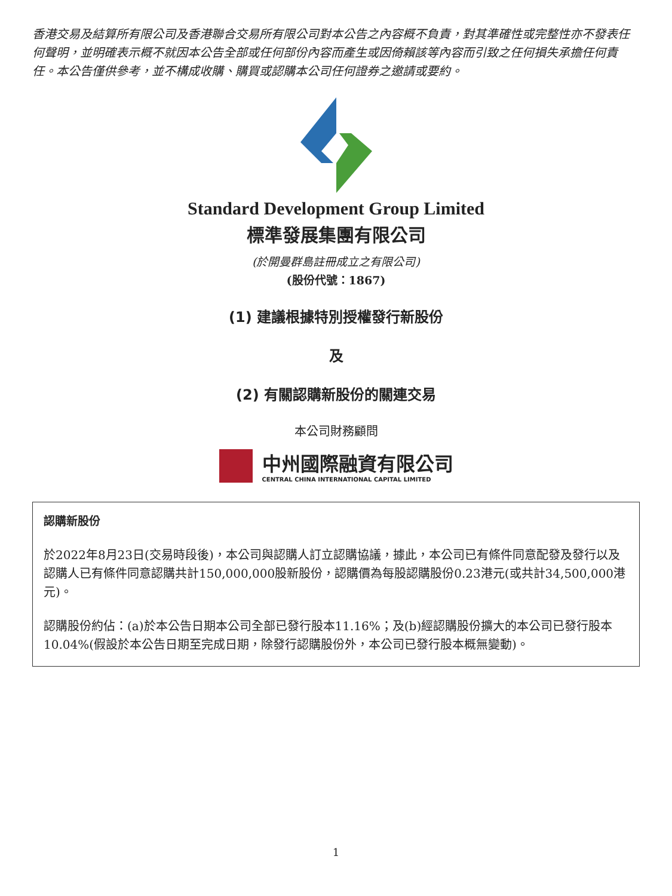香港交易及結算所有限公司及香港聯合交易所有限公司對本公告之內容概不負責，對其準確性或完整性亦不發表任何聲明，並明確表示概不就因本公告全部或任何部份內容而產生或因倚賴該等內容而引致之任何損失承擔任何責任。本公告僅供參考，並不構成收購、購買或認購本公司任何證券之邀請或要約。
Standard Development Group Limited
標準發展集團有限公司
(於開曼群島註冊成立之有限公司)
(股份代號：1867)
(1) 建議根據特別授權發行新股份
及
(2) 有關認購新股份的關連交易
本公司財務顧問
中州國際融資有限公司
CENTRAL CHINA INTERNATIONAL CAPITAL LIMITED
認購新股份
於2022年8月23日(交易時段後)，本公司與認購人訂立認購協議，據此，本公司已有條件同意配發及發行以及認購人已有條件同意認購共計150,000,000股新股份，認購價為每股認購股份0.23港元(或共計34,500,000港元)。
認購股份約佔：(a)於本公告日期本公司全部已發行股本11.16%；及(b)經認購股份擴大的本公司已發行股本10.04%(假設於本公告日期至完成日期，除發行認購股份外，本公司已發行股本概無變動)。
1